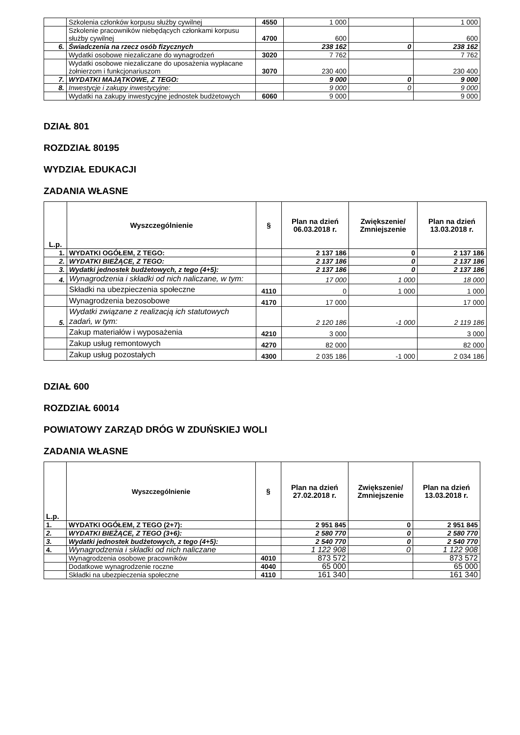| | Szkolenia członków korpusu służby cywilnej | 4550 | 1 000 | | 1 000 |
| | Szkolenie pracowników niebędących członkami korpusu służby cywilnej | 4700 | 600 | | 600 |
| 6. | Świadczenia na rzecz osób fizycznych | | 238 162 | 0 | 238 162 |
| | Wydatki osobowe niezaliczane do wynagrodzeń | 3020 | 7 762 | | 7 762 |
| | Wydatki osobowe niezaliczane do uposażenia wypłacane żołnierzom i funkcjonariuszom | 3070 | 230 400 | | 230 400 |
| 7. | WYDATKI MAJĄTKOWE, Z TEGO: | | 9 000 | 0 | 9 000 |
| 8. | Inwestycje i zakupy inwestycyjne: | | 9 000 | 0 | 9 000 |
| | Wydatki na zakupy inwestycyjne jednostek budżetowych | 6060 | 9 000 | | 9 000 |
DZIAŁ 801
ROZDZIAŁ 80195
WYDZIAŁ EDUKACJI
ZADANIA WŁASNE
| L.p. | Wyszczególnienie | § | Plan na dzień 06.03.2018 r. | Zwiększenie/ Zmniejszenie | Plan na dzień 13.03.2018 r. |
| --- | --- | --- | --- | --- | --- |
| 1. | WYDATKI OGÓŁEM, Z TEGO: | | 2 137 186 | 0 | 2 137 186 |
| 2. | WYDATKI BIEŻĄCE, Z TEGO: | | 2 137 186 | 0 | 2 137 186 |
| 3. | Wydatki jednostek budżetowych, z tego (4+5): | | 2 137 186 | 0 | 2 137 186 |
| 4. | Wynagrodzenia i składki od nich naliczane, w tym: | | 17 000 | 1 000 | 18 000 |
| | Składki na ubezpieczenia społeczne | 4110 | 0 | 1 000 | 1 000 |
| | Wynagrodzenia bezosobowe | 4170 | 17 000 | | 17 000 |
| 5. | Wydatki związane z realizacją ich statutowych zadań, w tym: | | 2 120 186 | -1 000 | 2 119 186 |
| | Zakup materiałów i wyposażenia | 4210 | 3 000 | | 3 000 |
| | Zakup usług remontowych | 4270 | 82 000 | | 82 000 |
| | Zakup usług pozostałych | 4300 | 2 035 186 | -1 000 | 2 034 186 |
DZIAŁ 600
ROZDZIAŁ 60014
POWIATOWY ZARZĄD DRÓG W ZDUŃSKIEJ WOLI
ZADANIA WŁASNE
| L.p. | Wyszczególnienie | § | Plan na dzień 27.02.2018 r. | Zwiększenie/ Zmniejszenie | Plan na dzień 13.03.2018 r. |
| --- | --- | --- | --- | --- | --- |
| 1. | WYDATKI OGÓŁEM, Z TEGO (2+7): | | 2 951 845 | 0 | 2 951 845 |
| 2. | WYDATKI BIEŻĄCE, Z TEGO (3+6): | | 2 580 770 | 0 | 2 580 770 |
| 3. | Wydatki jednostek budżetowych, z tego (4+5): | | 2 540 770 | 0 | 2 540 770 |
| 4. | Wynagrodzenia i składki od nich naliczane | | 1 122 908 | 0 | 1 122 908 |
| | Wynagrodzenia osobowe pracowników | 4010 | 873 572 | | 873 572 |
| | Dodatkowe wynagrodzenie roczne | 4040 | 65 000 | | 65 000 |
| | Składki na ubezpieczenia społeczne | 4110 | 161 340 | | 161 340 |